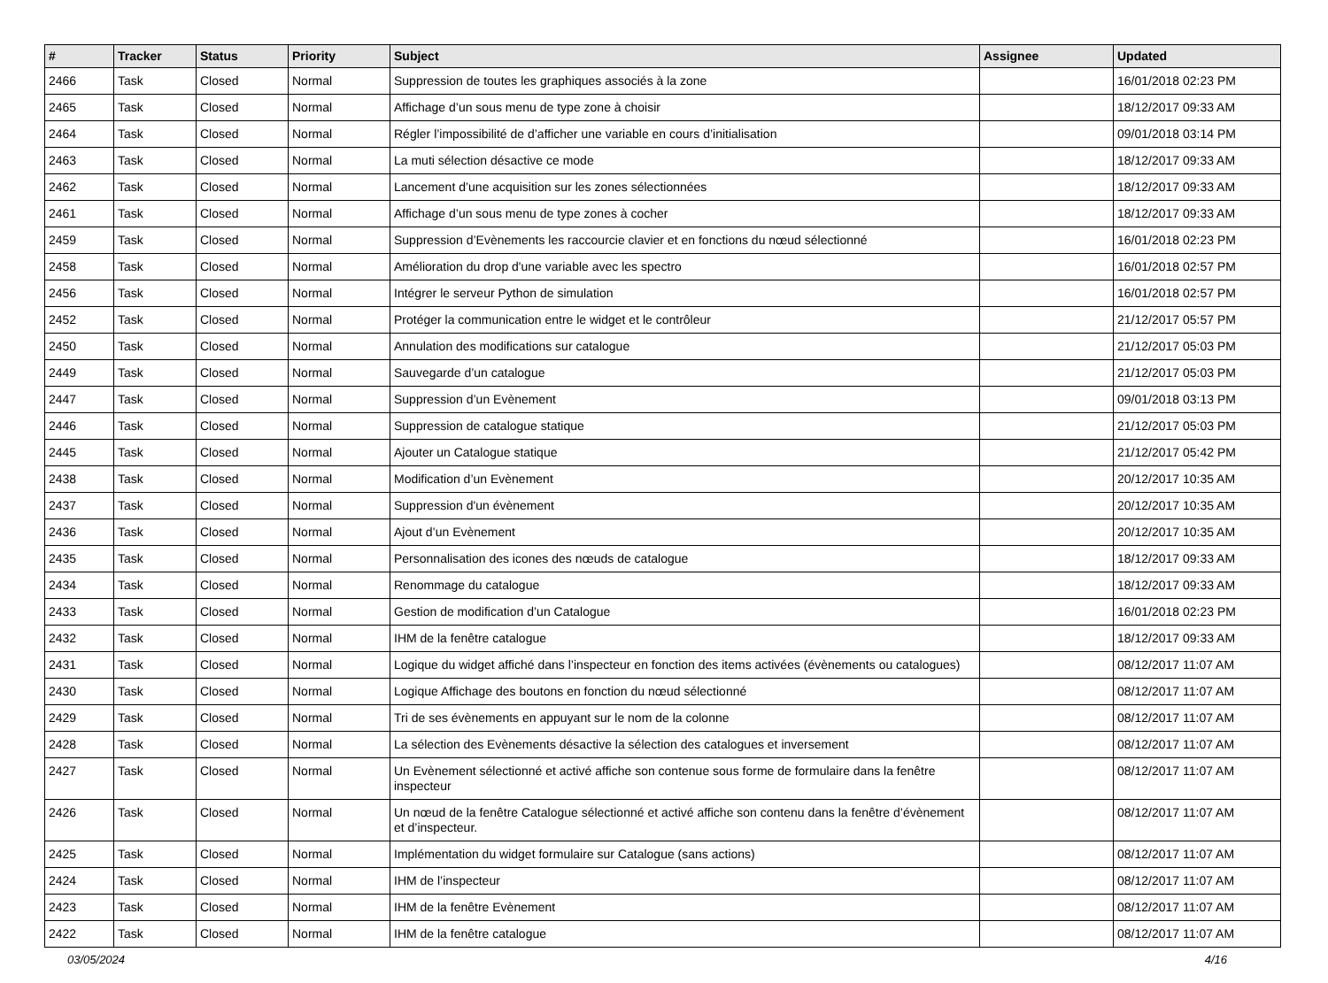| # | Tracker | Status | Priority | Subject | Assignee | Updated |
| --- | --- | --- | --- | --- | --- | --- |
| 2466 | Task | Closed | Normal | Suppression de toutes les graphiques associés à la zone | | 16/01/2018 02:23 PM |
| 2465 | Task | Closed | Normal | Affichage d’un sous menu de type zone à choisir | | 18/12/2017 09:33 AM |
| 2464 | Task | Closed | Normal | Régler l’impossibilité de d’afficher une variable en cours d’initialisation | | 09/01/2018 03:14 PM |
| 2463 | Task | Closed | Normal | La muti sélection désactive ce mode | | 18/12/2017 09:33 AM |
| 2462 | Task | Closed | Normal | Lancement d’une acquisition sur les zones sélectionnées | | 18/12/2017 09:33 AM |
| 2461 | Task | Closed | Normal | Affichage d’un sous menu de type zones à cocher | | 18/12/2017 09:33 AM |
| 2459 | Task | Closed | Normal | Suppression d’Evènements les raccourcie clavier et en fonctions du nœud sélectionné | | 16/01/2018 02:23 PM |
| 2458 | Task | Closed | Normal | Amélioration du drop d'une variable avec les spectro | | 16/01/2018 02:57 PM |
| 2456 | Task | Closed | Normal | Intégrer le serveur Python de simulation | | 16/01/2018 02:57 PM |
| 2452 | Task | Closed | Normal | Protéger la communication entre le widget et le contrôleur | | 21/12/2017 05:57 PM |
| 2450 | Task | Closed | Normal | Annulation des modifications sur catalogue | | 21/12/2017 05:03 PM |
| 2449 | Task | Closed | Normal | Sauvegarde d’un catalogue | | 21/12/2017 05:03 PM |
| 2447 | Task | Closed | Normal | Suppression d’un Evènement | | 09/01/2018 03:13 PM |
| 2446 | Task | Closed | Normal | Suppression de catalogue statique | | 21/12/2017 05:03 PM |
| 2445 | Task | Closed | Normal | Ajouter un Catalogue statique | | 21/12/2017 05:42 PM |
| 2438 | Task | Closed | Normal | Modification d’un Evènement | | 20/12/2017 10:35 AM |
| 2437 | Task | Closed | Normal | Suppression d'un évènement | | 20/12/2017 10:35 AM |
| 2436 | Task | Closed | Normal | Ajout d’un Evènement | | 20/12/2017 10:35 AM |
| 2435 | Task | Closed | Normal | Personnalisation des icones des nœuds de catalogue | | 18/12/2017 09:33 AM |
| 2434 | Task | Closed | Normal | Renommage du catalogue | | 18/12/2017 09:33 AM |
| 2433 | Task | Closed | Normal | Gestion de modification d’un Catalogue | | 16/01/2018 02:23 PM |
| 2432 | Task | Closed | Normal | IHM de la fenêtre catalogue | | 18/12/2017 09:33 AM |
| 2431 | Task | Closed | Normal | Logique du widget affiché dans l’inspecteur en fonction des items activées (évènements ou catalogues) | | 08/12/2017 11:07 AM |
| 2430 | Task | Closed | Normal | Logique Affichage des boutons en fonction du nœud sélectionné | | 08/12/2017 11:07 AM |
| 2429 | Task | Closed | Normal | Tri de ses évènements en appuyant sur le nom de la colonne | | 08/12/2017 11:07 AM |
| 2428 | Task | Closed | Normal | La sélection des Evènements désactive la sélection des catalogues et inversement | | 08/12/2017 11:07 AM |
| 2427 | Task | Closed | Normal | Un Evènement sélectionné et activé affiche son contenue sous forme de formulaire dans la fenêtre inspecteur | | 08/12/2017 11:07 AM |
| 2426 | Task | Closed | Normal | Un nœud de la fenêtre Catalogue sélectionné et activé affiche son contenu dans la fenêtre d’évènement et d’inspecteur. | | 08/12/2017 11:07 AM |
| 2425 | Task | Closed | Normal | Implémentation du widget formulaire sur Catalogue (sans actions) | | 08/12/2017 11:07 AM |
| 2424 | Task | Closed | Normal | IHM de l’inspecteur | | 08/12/2017 11:07 AM |
| 2423 | Task | Closed | Normal | IHM de la fenêtre Evènement | | 08/12/2017 11:07 AM |
| 2422 | Task | Closed | Normal | IHM de la fenêtre catalogue | | 08/12/2017 11:07 AM |
03/05/2024 4/16